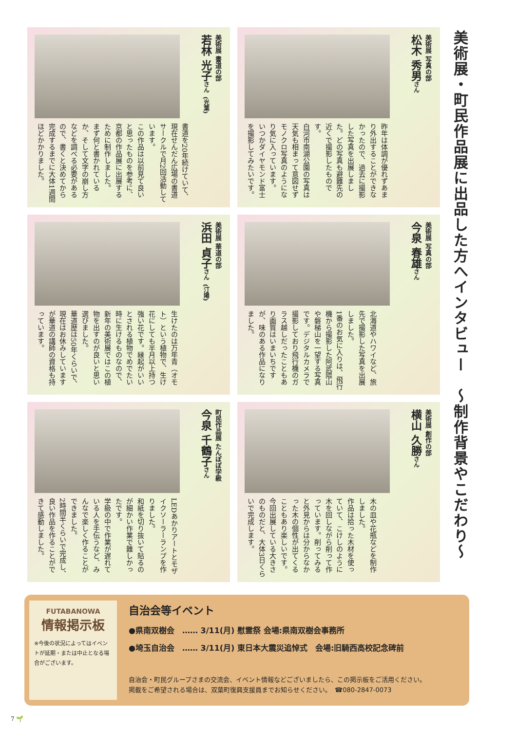美術展・町民作品展に出品した方へインタビュー　～制作背景やこだわり～
美術展 写真の部
松木 秀男さん
昨年は体調が優れずあまり外出することができなかったので、過去に撮影した写真を出展しました。どの写真も避難先の近くで撮影したものです。
白河市南湖公園の写真は天気も相まって意図せずモノクロ写真のようになり気に入っています。
いつかダイヤモンド富士を撮影してみたいです。
美術展 書道の部
若林 光子さん (光葉)
書道を20年続けていて、現在せんだん広場の書道サークルで月2回活動しています。
この作品は以前見て良いと思ったものを参考に、京都の作品展に出展するために制作しました。
まず何と書かれているか、そして文字の崩し方などを調べる必要があるので、書くと決めてから完成するまでに大体1週間ほどかかりました。
美術展 写真の部
今泉 春雄さん
北海道やハワイなど、旅先で撮影した写真を出展しました。
1番のお気に入りは、飛行機から撮影した阿武隈山や磐梯山を一望する写真です。デジタルカメラで撮影しており飛行機のガラス越しだったこともあり画質はいまいちですが、味のある作品になりました。
美術展 華道の部
浜田 貞子さん (汀陽)
生けたのは万年青（オモト）という植物で、生け花にしても半月以上持つ強い花です。縁起がいいとされる植物でめでたい時に生けるものなので、新年の美術展ではこの植物を出すのが良いと思い選びました。
華道歴は50年くらいで、現在はお休みしていますが華道の講師の資格も持っています。
美術展 創作の部
横山 久勝さん
木の皿や花瓶などを制作しました。
作品は拾った木材を使っていて、こけしのように木を回しながら削って作っています。削ってみると外見からは分からなかった木の個性が出てくることもあり楽しいです。
今回出展している大きさのものだと、大体3日くらいで完成します。
町民作品展 たんぽぽ学級
今泉 千鶴子さん
LEDあかりアートとモザイクソーラーランプを作りました。
和紙を切り抜いて貼るのが細かい作業で難しかったです。
学級の中で作業が遅れている人を手伝うなど、みんなで楽しく作ることができました。
2時間半くらいで完成し、良い作品を作ることができて感動しました。
FUTABANOWA
情報掲示板
※今後の状況によってはイベントが延期・または中止となる場合がございます。
自治会等イベント
●県南双樹会　…… 3/11(月) 慰霊祭 会場:県南双樹会事務所
●埼玉自治会　…… 3/11(月) 東日本大震災追悼式　会場:旧騎西高校記念碑前
自治会・町民グループさまの交流会、イベント情報などございましたら、この掲示板をご活用ください。
掲載をご希望される場合は、双葉町復興支援員までお知らせください。　☎080-2847-0073
7 🌱